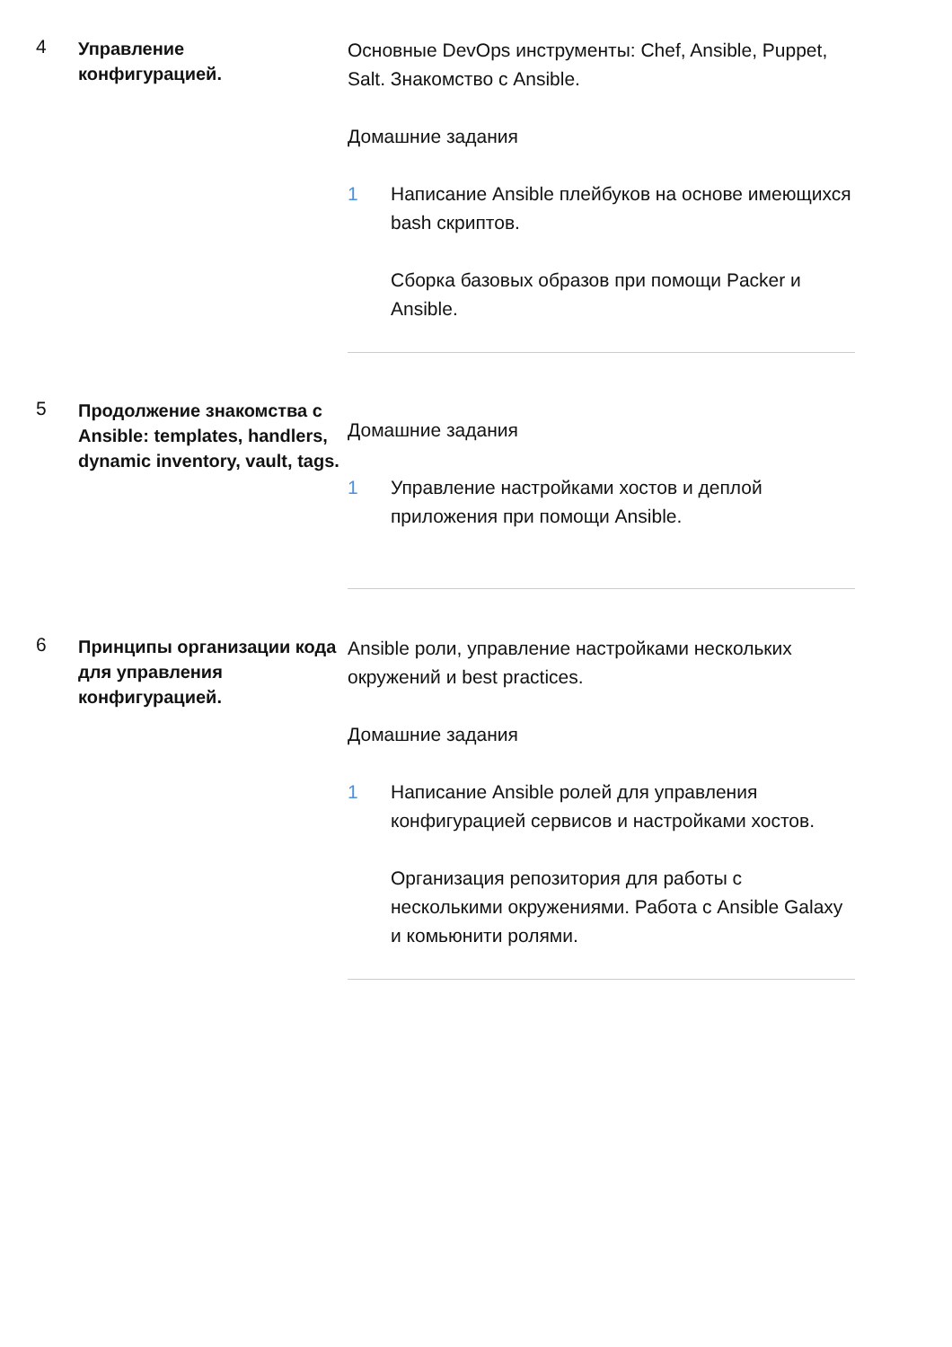4
Управление
конфигурацией.
Основные DevOps инструменты: Chef, Ansible, Puppet, Salt. Знакомство с Ansible.
Домашние задания
1 Написание Ansible плейбуков на основе имеющихся bash скриптов.
Сборка базовых образов при помощи Packer и Ansible.
5
Продолжение знакомства с Ansible: templates, handlers, dynamic inventory, vault, tags.
Домашние задания
1 Управление настройками хостов и деплой приложения при помощи Ansible.
6
Принципы организации кода для управления конфигурацией.
Ansible роли, управление настройками нескольких окружений и best practices.
Домашние задания
1 Написание Ansible ролей для управления конфигурацией сервисов и настройками хостов.
Организация репозитория для работы с несколькими окружениями. Работа с Ansible Galaxy и комьюнити ролями.